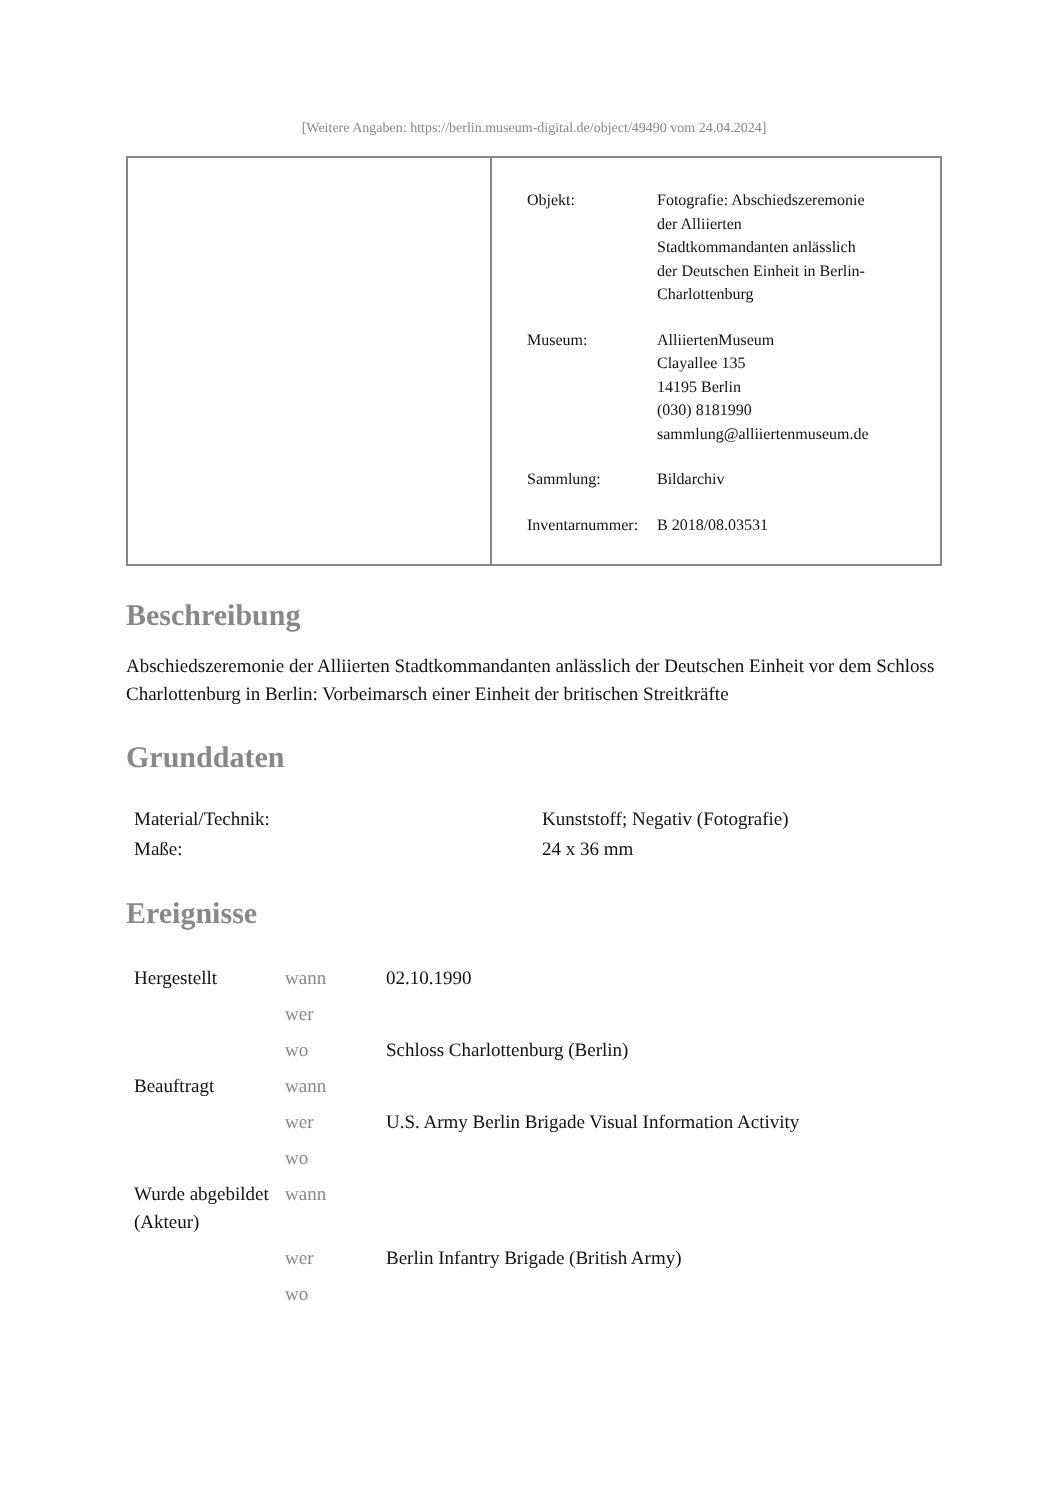[Weitere Angaben: https://berlin.museum-digital.de/object/49490 vom 24.04.2024]
| Objekt: | Fotografie: Abschiedszeremonie der Alliierten Stadtkommandanten anlässlich der Deutschen Einheit in Berlin- Charlottenburg |
| Museum: | AlliiertenMuseum Clayallee 135 14195 Berlin (030) 8181990 sammlung@alliiertenmuseum.de |
| Sammlung: | Bildarchiv |
| Inventarnummer: | B 2018/08.03531 |
Beschreibung
Abschiedszeremonie der Alliierten Stadtkommandanten anlässlich der Deutschen Einheit vor dem Schloss Charlottenburg in Berlin: Vorbeimarsch einer Einheit der britischen Streitkräfte
Grunddaten
| Material/Technik: | Kunststoff; Negativ (Fotografie) |
| Maße: | 24 x 36 mm |
Ereignisse
| Hergestellt | wann | 02.10.1990 |
| | wer | |
| | wo | Schloss Charlottenburg (Berlin) |
| Beauftragt | wann | |
| | wer | U.S. Army Berlin Brigade Visual Information Activity |
| | wo | |
| Wurde abgebildet (Akteur) | wann | |
| | wer | Berlin Infantry Brigade (British Army) |
| | wo | |